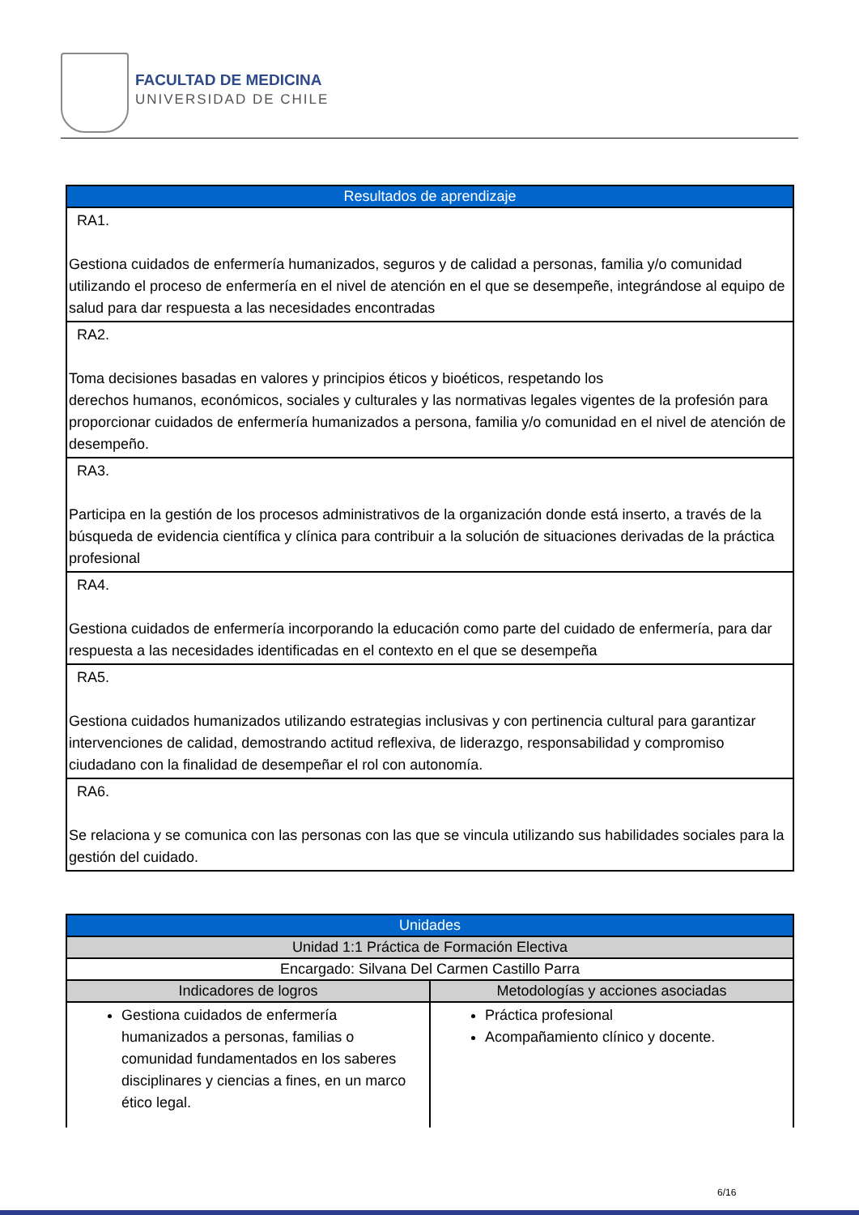FACULTAD DE MEDICINA
UNIVERSIDAD DE CHILE
| Resultados de aprendizaje |
| --- |
| RA1. Gestiona cuidados de enfermería humanizados, seguros y de calidad a personas, familia y/o comunidad utilizando el proceso de enfermería en el nivel de atención en el que se desempeñe, integrándose al equipo de salud para dar respuesta a las necesidades encontradas |
| RA2. Toma decisiones basadas en valores y principios éticos y bioéticos, respetando los derechos humanos, económicos, sociales y culturales y las normativas legales vigentes de la profesión para proporcionar cuidados de enfermería humanizados a persona, familia y/o comunidad en el nivel de atención de desempeño. |
| RA3. Participa en la gestión de los procesos administrativos de la organización donde está inserto, a través de la búsqueda de evidencia científica y clínica para contribuir a la solución de situaciones derivadas de la práctica profesional |
| RA4. Gestiona cuidados de enfermería incorporando la educación como parte del cuidado de enfermería, para dar respuesta a las necesidades identificadas en el contexto en el que se desempeña |
| RA5. Gestiona cuidados humanizados utilizando estrategias inclusivas y con pertinencia cultural para garantizar intervenciones de calidad, demostrando actitud reflexiva, de liderazgo, responsabilidad y compromiso ciudadano con la finalidad de desempeñar el rol con autonomía. |
| RA6. Se relaciona y se comunica con las personas con las que se vincula utilizando sus habilidades sociales para la gestión del cuidado. |
| Unidades | |
| --- | --- |
| Unidad 1:1 Práctica de Formación Electiva | |
| Encargado: Silvana Del Carmen Castillo Parra | |
| Indicadores de logros | Metodologías y acciones asociadas |
| Gestiona cuidados de enfermería humanizados a personas, familias o comunidad fundamentados en los saberes disciplinares y ciencias a fines, en un marco ético legal. | Práctica profesional Acompañamiento clínico y docente. |
6/16